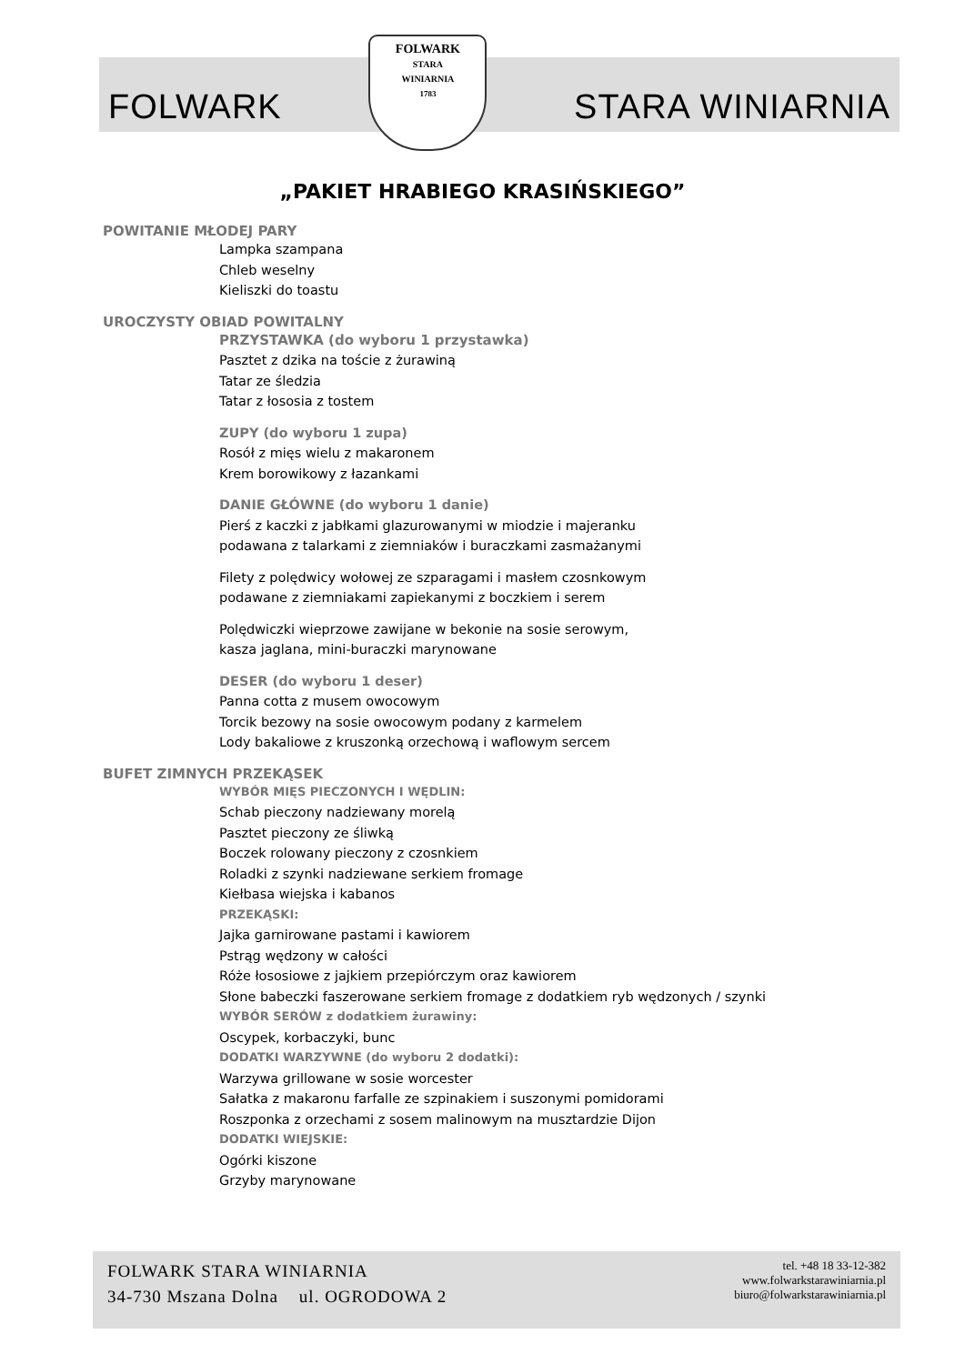FOLWARK
FOLWARK
STARA
WINIARNIA
1783
STARA WINIARNIA
„PAKIET HRABIEGO KRASIŃSKIEGO”
POWITANIE MŁODEJ PARY
Lampka szampana
Chleb weselny
Kieliszki do toastu
UROCZYSTY OBIAD POWITALNY
PRZYSTAWKA (do wyboru 1 przystawka)
Pasztet z dzika na toście z żurawiną
Tatar ze śledzia
Tatar z łososia z tostem
ZUPY (do wyboru 1 zupa)
Rosół z mięs wielu z makaronem
Krem borowikowy z łazankami
DANIE GŁÓWNE (do wyboru 1 danie)
Pierś z kaczki z jabłkami glazurowanymi w miodzie i majeranku
podawana z talarkami z ziemniaków i buraczkami zasmażanymi
Filety z polędwicy wołowej ze szparagami i masłem czosnkowym
podawane z ziemniakami zapiekanymi z boczkiem i serem
Polędwiczki wieprzowe zawijane w bekonie na sosie serowym,
kasza jaglana, mini-buraczki marynowane
DESER (do wyboru 1 deser)
Panna cotta z musem owocowym
Torcik bezowy na sosie owocowym podany z karmelem
Lody bakaliowe z kruszonką orzechową i waflowym sercem
BUFET ZIMNYCH PRZEKĄSEK
WYBÓR MIĘS PIECZONYCH I WĘDLIN:
Schab pieczony nadziewany morelą
Pasztet pieczony ze śliwką
Boczek rolowany pieczony z czosnkiem
Roladki z szynki nadziewane serkiem fromage
Kiełbasa wiejska i kabanos
PRZEKĄSKI:
Jajka garnirowane pastami i kawiorem
Pstrąg wędzony w całości
Róże łososiowe z jajkiem przepiórczym oraz kawiorem
Słone babeczki faszerowane serkiem fromage z dodatkiem ryb wędzonych / szynki
WYBÓR SERÓW z dodatkiem żurawiny:
Oscypek, korbaczyki, bunc
DODATKI WARZYWNE (do wyboru 2 dodatki):
Warzywa grillowane w sosie worcester
Sałatka z makaronu farfalle ze szpinakiem i suszonymi pomidorami
Roszponka z orzechami z sosem malinowym na musztardzie Dijon
DODATKI WIEJSKIE:
Ogórki kiszone
Grzyby marynowane
FOLWARK STARA WINIARNIA
34-730 Mszana Dolna ul. OGRODOWA 2
tel. +48 18 33-12-382
www.folwarkstarawiniarnia.pl
biuro@folwarkstarawiniarnia.pl